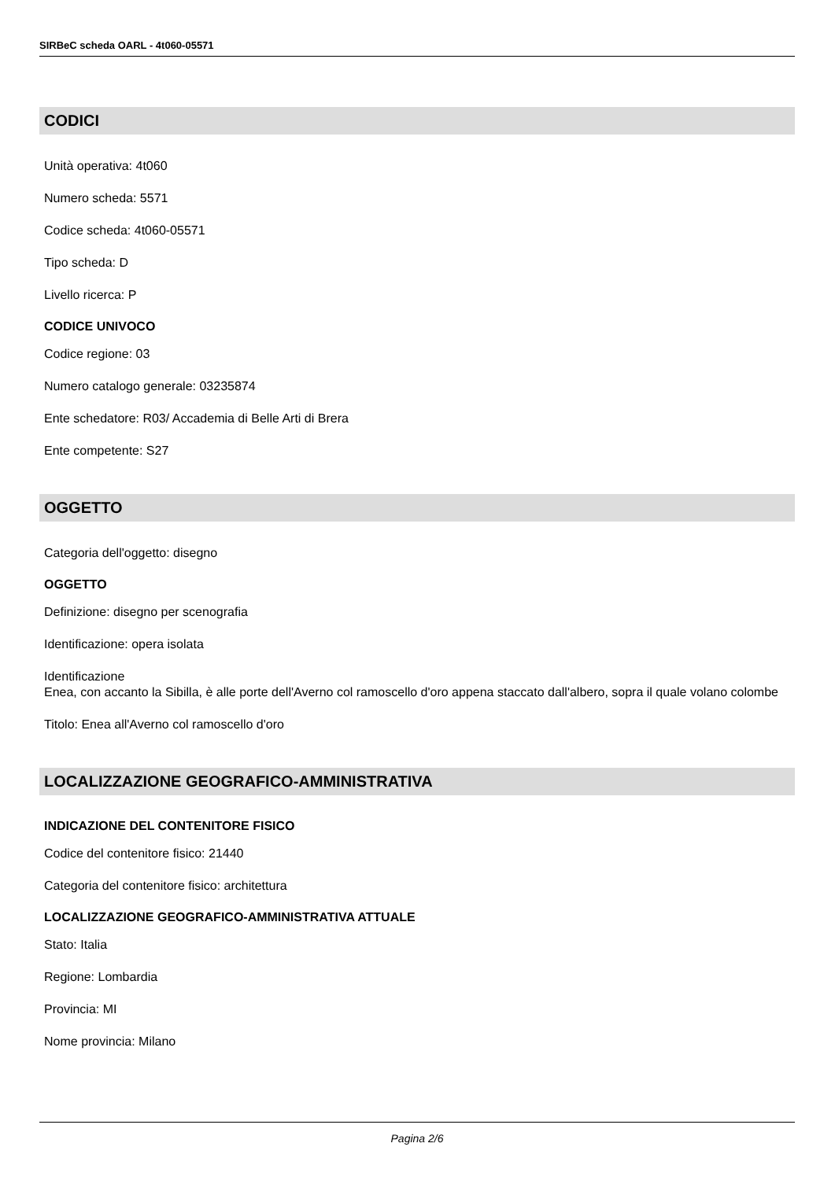SIRBeC scheda OARL - 4t060-05571
CODICI
Unità operativa: 4t060
Numero scheda: 5571
Codice scheda: 4t060-05571
Tipo scheda: D
Livello ricerca: P
CODICE UNIVOCO
Codice regione: 03
Numero catalogo generale: 03235874
Ente schedatore: R03/ Accademia di Belle Arti di Brera
Ente competente: S27
OGGETTO
Categoria dell'oggetto: disegno
OGGETTO
Definizione: disegno per scenografia
Identificazione: opera isolata
Identificazione
Enea, con accanto la Sibilla, è alle porte dell'Averno col ramoscello d'oro appena staccato dall'albero, sopra il quale volano colombe
Titolo: Enea all'Averno col ramoscello d'oro
LOCALIZZAZIONE GEOGRAFICO-AMMINISTRATIVA
INDICAZIONE DEL CONTENITORE FISICO
Codice del contenitore fisico: 21440
Categoria del contenitore fisico: architettura
LOCALIZZAZIONE GEOGRAFICO-AMMINISTRATIVA ATTUALE
Stato: Italia
Regione: Lombardia
Provincia: MI
Nome provincia: Milano
Pagina 2/6